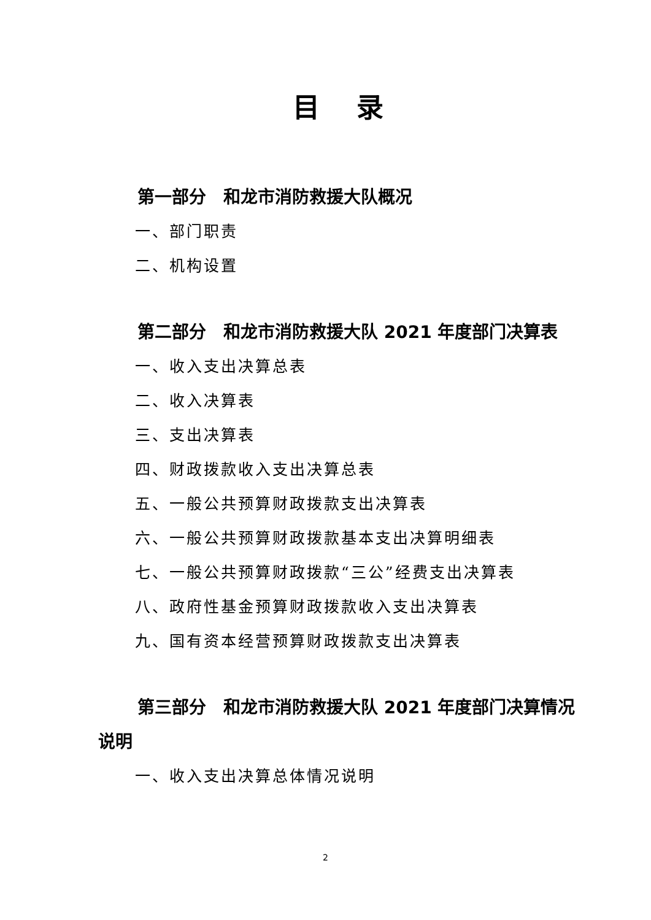目录
第一部分　和龙市消防救援大队概况
一、部门职责
二、机构设置
第二部分　和龙市消防救援大队 2021 年度部门决算表
一、收入支出决算总表
二、收入决算表
三、支出决算表
四、财政拨款收入支出决算总表
五、一般公共预算财政拨款支出决算表
六、一般公共预算财政拨款基本支出决算明细表
七、一般公共预算财政拨款“三公”经费支出决算表
八、政府性基金预算财政拨款收入支出决算表
九、国有资本经营预算财政拨款支出决算表
第三部分　和龙市消防救援大队 2021 年度部门决算情况说明
一、收入支出决算总体情况说明
2